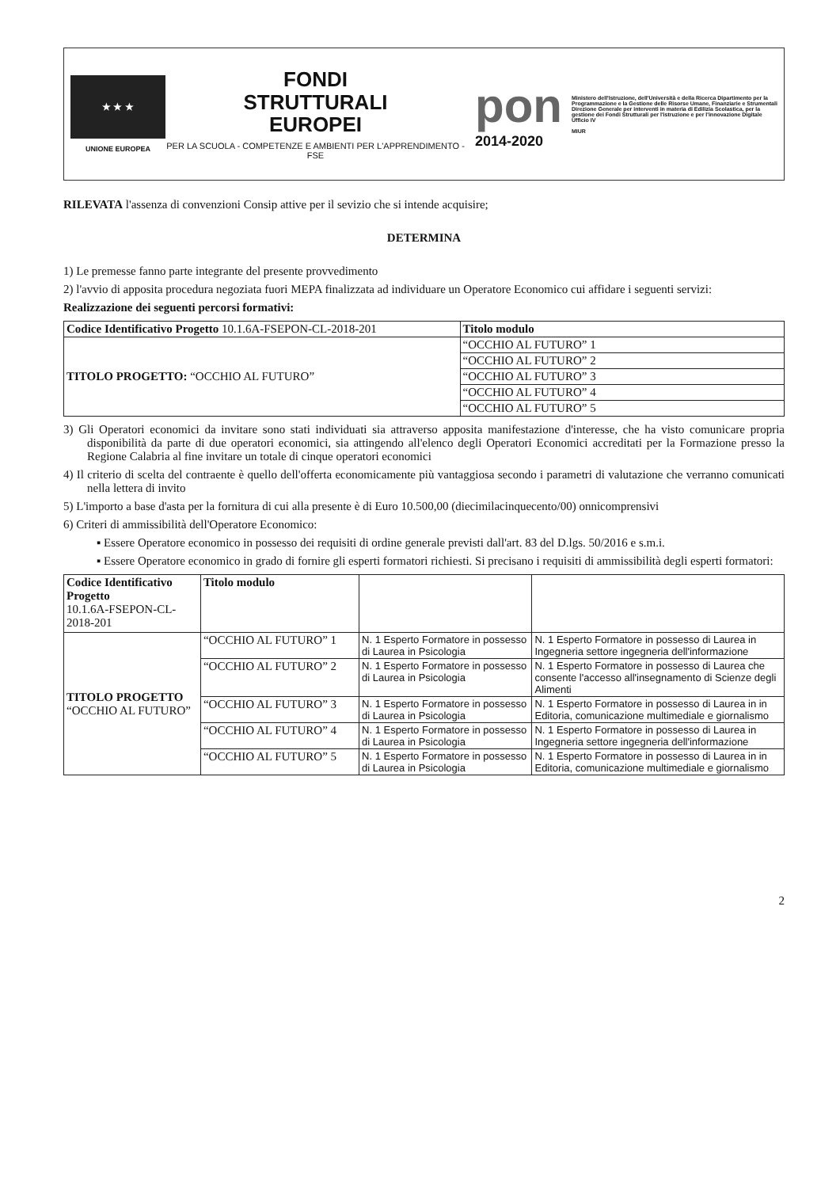★ ★ ★
UNIONE EUROPEA
FONDI
STRUTTURALI
EUROPEI
PER LA SCUOLA - COMPETENZE E AMBIENTI PER L'APPRENDIMENTO - FSE
pon
2014-2020
Ministero dell'Istruzione, dell'Università e della Ricerca Dipartimento per la Programmazione e la Gestione delle Risorse Umane, Finanziarie e Strumentali Direzione Generale per interventi in materia di Edilizia Scolastica, per la gestione dei Fondi Strutturali per l'istruzione e per l'innovazione Digitale Ufficio IV
MIUR
RILEVATA l'assenza di convenzioni Consip attive per il sevizio che si intende acquisire;
DETERMINA
1) Le premesse fanno parte integrante del presente provvedimento
2) l'avvio di apposita procedura negoziata fuori MEPA finalizzata ad individuare un Operatore Economico cui affidare i seguenti servizi:
Realizzazione dei seguenti percorsi formativi:
| Codice Identificativo Progetto 10.1.6A-FSEPON-CL-2018-201 | Titolo modulo |
| --- | --- |
| TITOLO PROGETTO: “OCCHIO AL FUTURO” | “OCCHIO AL FUTURO” 1 |
| | “OCCHIO AL FUTURO” 2 |
| | “OCCHIO AL FUTURO” 3 |
| | “OCCHIO AL FUTURO” 4 |
| | “OCCHIO AL FUTURO” 5 |
3) Gli Operatori economici da invitare sono stati individuati sia attraverso apposita manifestazione d'interesse, che ha visto comunicare propria disponibilità da parte di due operatori economici, sia attingendo all'elenco degli Operatori Economici accreditati per la Formazione presso la Regione Calabria al fine invitare un totale di cinque operatori economici
4) Il criterio di scelta del contraente è quello dell'offerta economicamente più vantaggiosa secondo i parametri di valutazione che verranno comunicati nella lettera di invito
5) L'importo a base d'asta per la fornitura di cui alla presente è di Euro 10.500,00 (diecimilacinquecento/00) onnicomprensivi
6) Criteri di ammissibilità dell'Operatore Economico:
▪ Essere Operatore economico in possesso dei requisiti di ordine generale previsti dall'art. 83 del D.lgs. 50/2016 e s.m.i.
▪ Essere Operatore economico in grado di fornire gli esperti formatori richiesti. Si precisano i requisiti di ammissibilità degli esperti formatori:
| Codice Identificativo Progetto 10.1.6A-FSEPON-CL-2018-201 | Titolo modulo | | |
| TITOLO PROGETTO “OCCHIO AL FUTURO” | “OCCHIO AL FUTURO” 1 | N. 1 Esperto Formatore in possesso di Laurea in Psicologia | N. 1 Esperto Formatore in possesso di Laurea in Ingegneria settore ingegneria dell'informazione |
| | “OCCHIO AL FUTURO” 2 | N. 1 Esperto Formatore in possesso di Laurea in Psicologia | N. 1 Esperto Formatore in possesso di Laurea che consente l'accesso all'insegnamento di Scienze degli Alimenti |
| | “OCCHIO AL FUTURO” 3 | N. 1 Esperto Formatore in possesso di Laurea in Psicologia | N. 1 Esperto Formatore in possesso di Laurea in in Editoria, comunicazione multimediale e giornalismo |
| | “OCCHIO AL FUTURO” 4 | N. 1 Esperto Formatore in possesso di Laurea in Psicologia | N. 1 Esperto Formatore in possesso di Laurea in Ingegneria settore ingegneria dell'informazione |
| | “OCCHIO AL FUTURO” 5 | N. 1 Esperto Formatore in possesso di Laurea in Psicologia | N. 1 Esperto Formatore in possesso di Laurea in in Editoria, comunicazione multimediale e giornalismo |
2